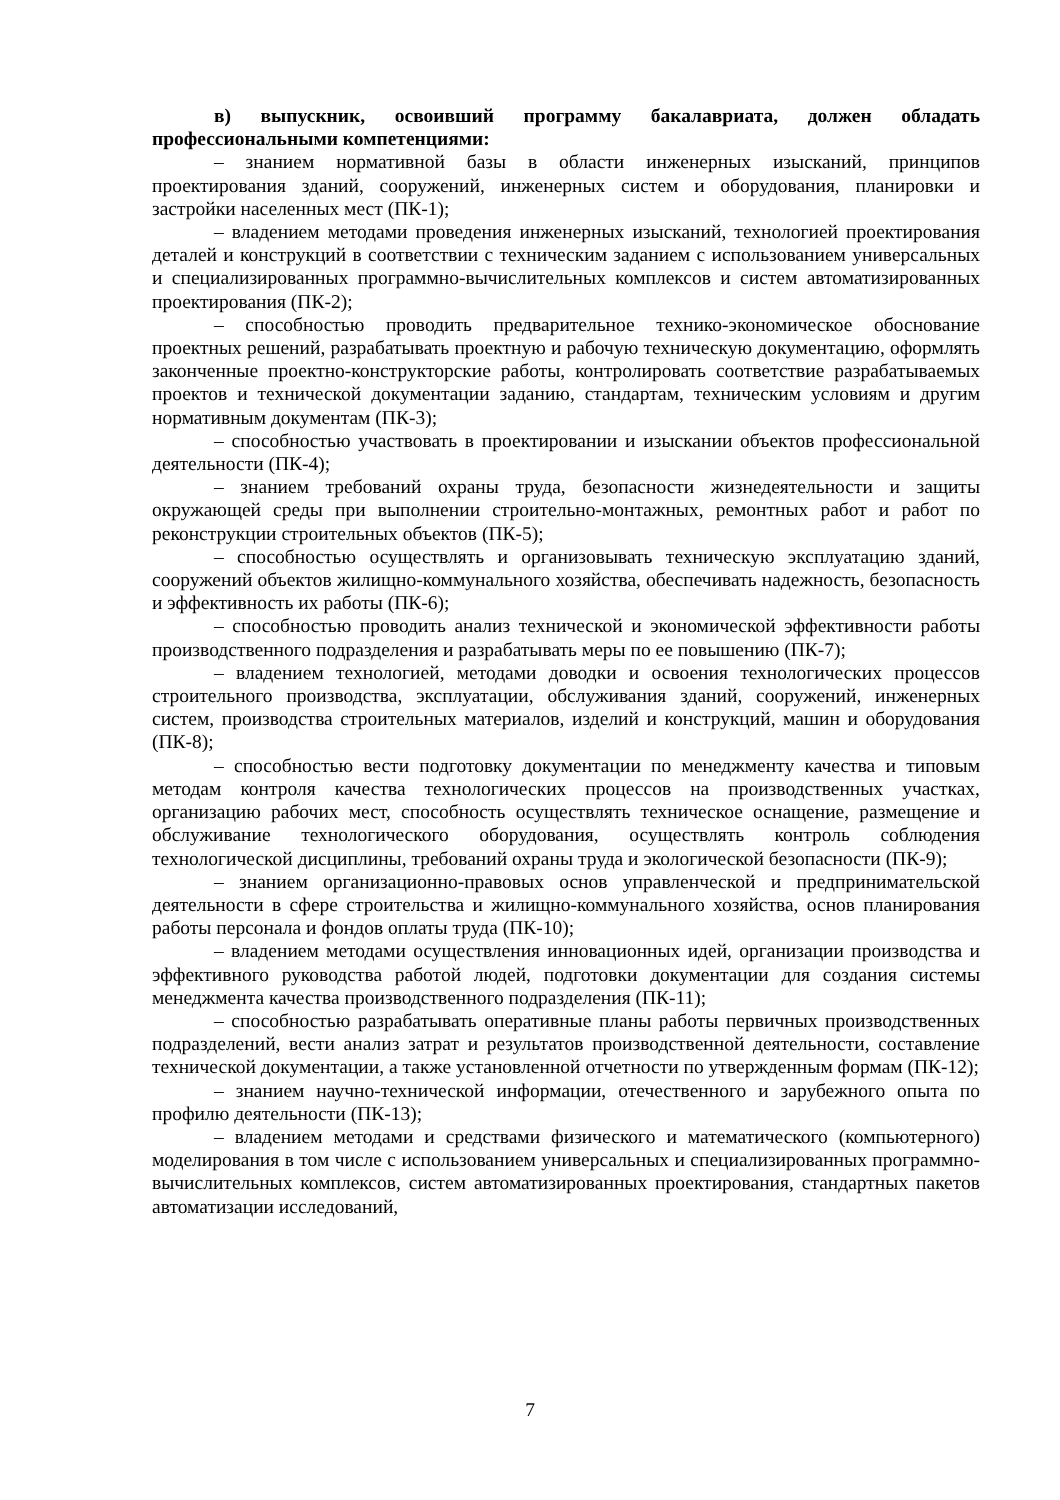в) выпускник, освоивший программу бакалавриата, должен обладать профессиональными компетенциями:
– знанием нормативной базы в области инженерных изысканий, принципов проектирования зданий, сооружений, инженерных систем и оборудования, планировки и застройки населенных мест (ПК-1);
– владением методами проведения инженерных изысканий, технологией проектирования деталей и конструкций в соответствии с техническим заданием с использованием универсальных и специализированных программно-вычислительных комплексов и систем автоматизированных проектирования (ПК-2);
– способностью проводить предварительное технико-экономическое обоснование проектных решений, разрабатывать проектную и рабочую техническую документацию, оформлять законченные проектно-конструкторские работы, контролировать соответствие разрабатываемых проектов и технической документации заданию, стандартам, техническим условиям и другим нормативным документам (ПК-3);
– способностью участвовать в проектировании и изыскании объектов профессиональной деятельности (ПК-4);
– знанием требований охраны труда, безопасности жизнедеятельности и защиты окружающей среды при выполнении строительно-монтажных, ремонтных работ и работ по реконструкции строительных объектов (ПК-5);
– способностью осуществлять и организовывать техническую эксплуатацию зданий, сооружений объектов жилищно-коммунального хозяйства, обеспечивать надежность, безопасность и эффективность их работы (ПК-6);
– способностью проводить анализ технической и экономической эффективности работы производственного подразделения и разрабатывать меры по ее повышению (ПК-7);
– владением технологией, методами доводки и освоения технологических процессов строительного производства, эксплуатации, обслуживания зданий, сооружений, инженерных систем, производства строительных материалов, изделий и конструкций, машин и оборудования (ПК-8);
– способностью вести подготовку документации по менеджменту качества и типовым методам контроля качества технологических процессов на производственных участках, организацию рабочих мест, способность осуществлять техническое оснащение, размещение и обслуживание технологического оборудования, осуществлять контроль соблюдения технологической дисциплины, требований охраны труда и экологической безопасности (ПК-9);
– знанием организационно-правовых основ управленческой и предпринимательской деятельности в сфере строительства и жилищно-коммунального хозяйства, основ планирования работы персонала и фондов оплаты труда (ПК-10);
– владением методами осуществления инновационных идей, организации производства и эффективного руководства работой людей, подготовки документации для создания системы менеджмента качества производственного подразделения (ПК-11);
– способностью разрабатывать оперативные планы работы первичных производственных подразделений, вести анализ затрат и результатов производственной деятельности, составление технической документации, а также установленной отчетности по утвержденным формам (ПК-12);
– знанием научно-технической информации, отечественного и зарубежного опыта по профилю деятельности (ПК-13);
– владением методами и средствами физического и математического (компьютерного) моделирования в том числе с использованием универсальных и специализированных программно-вычислительных комплексов, систем автоматизированных проектирования, стандартных пакетов автоматизации исследований,
7